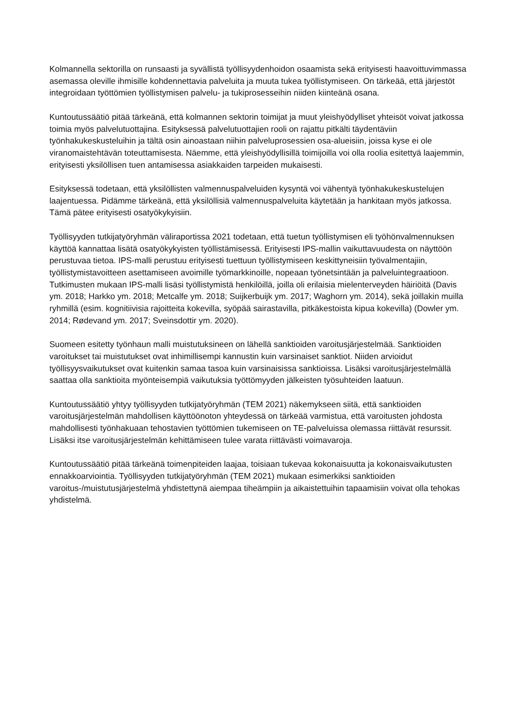Kolmannella sektorilla on runsaasti ja syvällistä työllisyydenhoidon osaamista sekä erityisesti haavoittuvimmassa asemassa oleville ihmisille kohdennettavia palveluita ja muuta tukea työllistymiseen. On tärkeää, että järjestöt integroidaan työttömien työllistymisen palvelu- ja tukiprosesseihin niiden kiinteänä osana.
Kuntoutussäätiö pitää tärkeänä, että kolmannen sektorin toimijat ja muut yleishyödylliset yhteisöt voivat jatkossa toimia myös palvelutuottajina. Esityksessä palvelutuottajien rooli on rajattu pitkälti täydentäviin työnhakukeskusteluihin ja tältä osin ainoastaan niihin palveluprosessien osa-alueisiin, joissa kyse ei ole viranomaistehtävän toteuttamisesta. Näemme, että yleishyödyllisillä toimijoilla voi olla roolia esitettyä laajemmin, erityisesti yksilöllisen tuen antamisessa asiakkaiden tarpeiden mukaisesti.
Esityksessä todetaan, että yksilöllisten valmennuspalveluiden kysyntä voi vähentyä työnhakukeskustelujen laajentuessa. Pidämme tärkeänä, että yksilöllisiä valmennuspalveluita käytetään ja hankitaan myös jatkossa. Tämä pätee erityisesti osatyökykyisiin.
Työllisyyden tutkijatyöryhmän väliraportissa 2021 todetaan, että tuetun työllistymisen eli työhönvalmennuksen käyttöä kannattaa lisätä osatyökykyisten työllistämisessä. Erityisesti IPS-mallin vaikuttavuudesta on näyttöön perustuvaa tietoa. IPS-malli perustuu erityisesti tuettuun työllistymiseen keskittyneisiin työvalmentajiin, työllistymistavoitteen asettamiseen avoimille työmarkkinoille, nopeaan työnetsintään ja palveluintegraatioon. Tutkimusten mukaan IPS-malli lisäsi työllistymistä henkilöillä, joilla oli erilaisia mielenterveyden häiriöitä (Davis ym. 2018; Harkko ym. 2018; Metcalfe ym. 2018; Suijkerbuijk ym. 2017; Waghorn ym. 2014), sekä joillakin muilla ryhmillä (esim. kognitiivisia rajoitteita kokevilla, syöpää sairastavilla, pitkäkestoista kipua kokevilla) (Dowler ym. 2014; Rødevand ym. 2017; Sveinsdottir ym. 2020).
Suomeen esitetty työnhaun malli muistutuksineen on lähellä sanktioiden varoitusjärjestelmää. Sanktioiden varoitukset tai muistutukset ovat inhimillisempi kannustin kuin varsinaiset sanktiot. Niiden arvioidut työllisyysvaikutukset ovat kuitenkin samaa tasoa kuin varsinaisissa sanktioissa. Lisäksi varoitusjärjestelmällä saattaa olla sanktioita myönteisempiä vaikutuksia työttömyyden jälkeisten työsuhteiden laatuun.
Kuntoutussäätiö yhtyy työllisyyden tutkijatyöryhmän (TEM 2021) näkemykseen siitä, että sanktioiden varoitusjärjestelmän mahdollisen käyttöönoton yhteydessä on tärkeää varmistua, että varoitusten johdosta mahdollisesti työnhakuaan tehostavien työttömien tukemiseen on TE-palveluissa olemassa riittävät resurssit. Lisäksi itse varoitusjärjestelmän kehittämiseen tulee varata riittävästi voimavaroja.
Kuntoutussäätiö pitää tärkeänä toimenpiteiden laajaa, toisiaan tukevaa kokonaisuutta ja kokonaisvaikutusten ennakkoarviointia. Työllisyyden tutkijatyöryhmän (TEM 2021) mukaan esimerkiksi sanktioiden varoitus-/muistutusjärjestelmä yhdistettynä aiempaa tiheämpiin ja aikaistettuihin tapaamisiin voivat olla tehokas yhdistelmä.